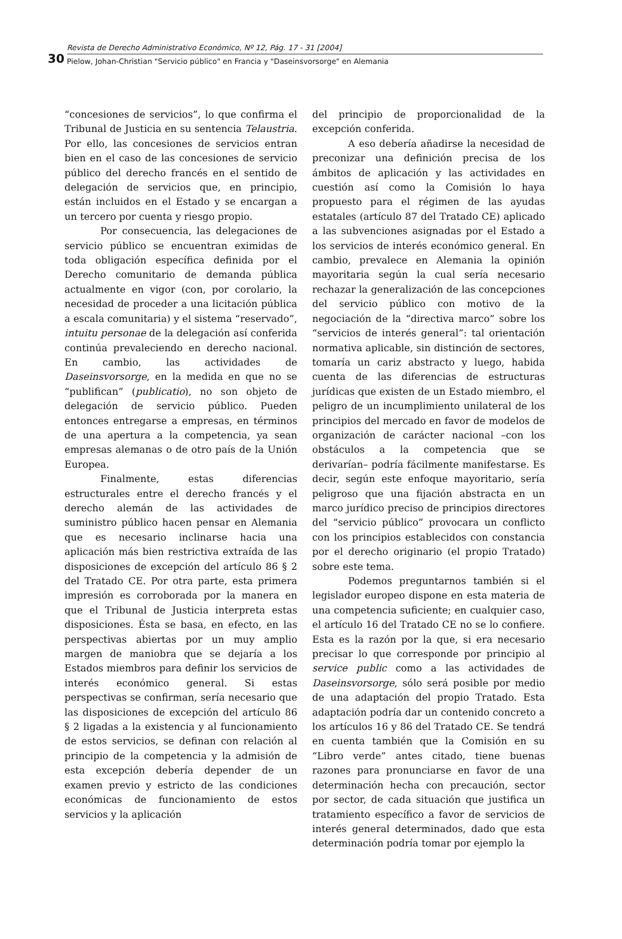30
Revista de Derecho Administrativo Económico, Nº 12, Pág. 17 - 31 [2004]
Pielow, Johan-Christian "Servicio público" en Francia y "Daseinsvorsorge" en Alemania
“concesiones de servicios”, lo que confirma el Tribunal de Justicia en su sentencia Telaustria. Por ello, las concesiones de servicios entran bien en el caso de las concesiones de servicio público del derecho francés en el sentido de delegación de servicios que, en principio, están incluidos en el Estado y se encargan a un tercero por cuenta y riesgo propio.
Por consecuencia, las delegaciones de servicio público se encuentran eximidas de toda obligación específica definida por el Derecho comunitario de demanda pública actualmente en vigor (con, por corolario, la necesidad de proceder a una licitación pública a escala comunitaria) y el sistema “reservado”, intuitu personae de la delegación así conferida continúa prevaleciendo en derecho nacional. En cambio, las actividades de Daseinsvorsorge, en la medida en que no se “publifican” (publicatio), no son objeto de delegación de servicio público. Pueden entonces entregarse a empresas, en términos de una apertura a la competencia, ya sean empresas alemanas o de otro país de la Unión Europea.
Finalmente, estas diferencias estructurales entre el derecho francés y el derecho alemán de las actividades de suministro público hacen pensar en Alemania que es necesario inclinarse hacia una aplicación más bien restrictiva extraída de las disposiciones de excepción del artículo 86 § 2 del Tratado CE. Por otra parte, esta primera impresión es corroborada por la manera en que el Tribunal de Justicia interpreta estas disposiciones. Ésta se basa, en efecto, en las perspectivas abiertas por un muy amplio margen de maniobra que se dejaría a los Estados miembros para definir los servicios de interés económico general. Si estas perspectivas se confirman, sería necesario que las disposiciones de excepción del artículo 86 § 2 ligadas a la existencia y al funcionamiento de estos servicios, se definan con relación al principio de la competencia y la admisión de esta excepción debería depender de un examen previo y estricto de las condiciones económicas de funcionamiento de estos servicios y la aplicación
del principio de proporcionalidad de la excepción conferida.
A eso debería añadirse la necesidad de preconizar una definición precisa de los ámbitos de aplicación y las actividades en cuestión así como la Comisión lo haya propuesto para el régimen de las ayudas estatales (artículo 87 del Tratado CE) aplicado a las subvenciones asignadas por el Estado a los servicios de interés económico general. En cambio, prevalece en Alemania la opinión mayoritaria según la cual sería necesario rechazar la generalización de las concepciones del servicio público con motivo de la negociación de la “directiva marco” sobre los “servicios de interés general”: tal orientación normativa aplicable, sin distinción de sectores, tomaría un cariz abstracto y luego, habida cuenta de las diferencias de estructuras jurídicas que existen de un Estado miembro, el peligro de un incumplimiento unilateral de los principios del mercado en favor de modelos de organización de carácter nacional –con los obstáculos a la competencia que se derivarían– podría fácilmente manifestarse. Es decir, según este enfoque mayoritario, sería peligroso que una fijación abstracta en un marco jurídico preciso de principios directores del “servicio público” provocara un conflicto con los principios establecidos con constancia por el derecho originario (el propio Tratado) sobre este tema.
Podemos preguntarnos también si el legislador europeo dispone en esta materia de una competencia suficiente; en cualquier caso, el artículo 16 del Tratado CE no se lo confiere. Esta es la razón por la que, si era necesario precisar lo que corresponde por principio al service public como a las actividades de Daseinsvorsorge, sólo será posible por medio de una adaptación del propio Tratado. Esta adaptación podría dar un contenido concreto a los artículos 16 y 86 del Tratado CE. Se tendrá en cuenta también que la Comisión en su “Libro verde” antes citado, tiene buenas razones para pronunciarse en favor de una determinación hecha con precaución, sector por sector, de cada situación que justifica un tratamiento específico a favor de servicios de interés general determinados, dado que esta determinación podría tomar por ejemplo la